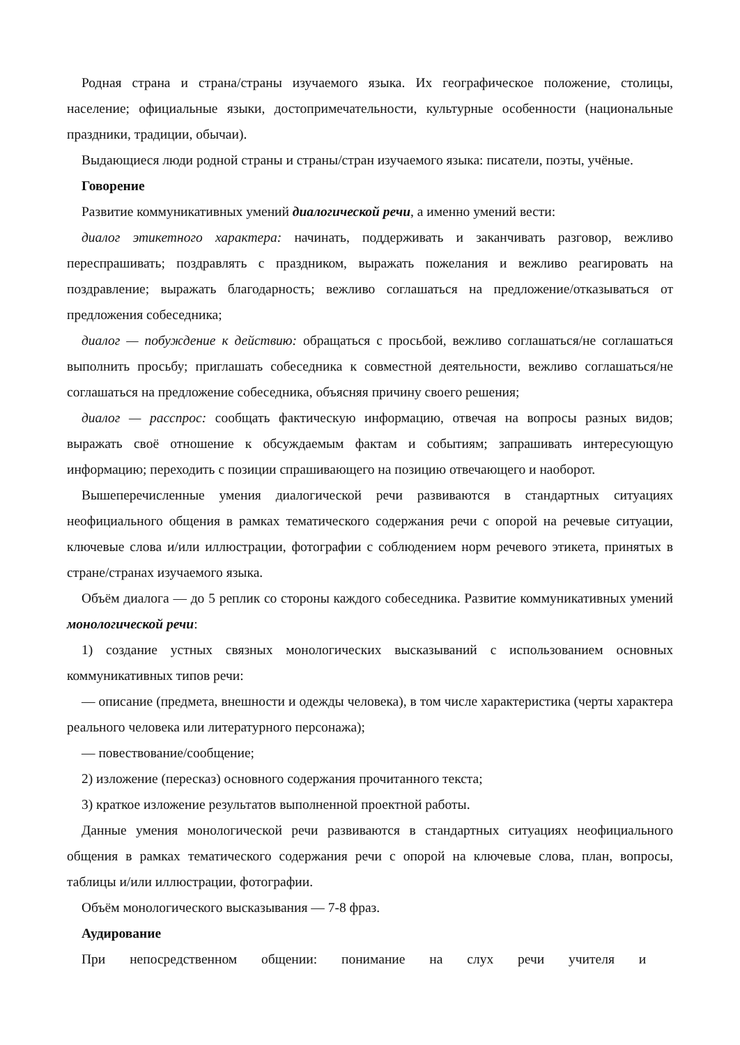Родная страна и страна/страны изучаемого языка. Их географическое положение, столицы, население; официальные языки, достопримечательности, культурные особенности (национальные праздники, традиции, обычаи).
Выдающиеся люди родной страны и страны/стран изучаемого языка: писатели, поэты, учёные.
Говорение
Развитие коммуникативных умений диалогической речи, а именно умений вести:
диалог этикетного характера: начинать, поддерживать и заканчивать разговор, вежливо переспрашивать; поздравлять с праздником, выражать пожелания и вежливо реагировать на поздравление; выражать благодарность; вежливо соглашаться на предложение/отказываться от предложения собеседника;
диалог — побуждение к действию: обращаться с просьбой, вежливо соглашаться/не соглашаться выполнить просьбу; приглашать собеседника к совместной деятельности, вежливо соглашаться/не соглашаться на предложение собеседника, объясняя причину своего решения;
диалог — расспрос: сообщать фактическую информацию, отвечая на вопросы разных видов; выражать своё отношение к обсуждаемым фактам и событиям; запрашивать интересующую информацию; переходить с позиции спрашивающего на позицию отвечающего и наоборот.
Вышеперечисленные умения диалогической речи развиваются в стандартных ситуациях неофициального общения в рамках тематического содержания речи с опорой на речевые ситуации, ключевые слова и/или иллюстрации, фотографии с соблюдением норм речевого этикета, принятых в стране/странах изучаемого языка.
Объём диалога — до 5 реплик со стороны каждого собеседника. Развитие коммуникативных умений монологической речи:
1) создание устных связных монологических высказываний с использованием основных коммуникативных типов речи:
— описание (предмета, внешности и одежды человека), в том числе характеристика (черты характера реального человека или литературного персонажа);
— повествование/сообщение;
2) изложение (пересказ) основного содержания прочитанного текста;
3) краткое изложение результатов выполненной проектной работы.
Данные умения монологической речи развиваются в стандартных ситуациях неофициального общения в рамках тематического содержания речи с опорой на ключевые слова, план, вопросы, таблицы и/или иллюстрации, фотографии.
Объём монологического высказывания — 7-8 фраз.
Аудирование
При непосредственном общении: понимание на слух речи учителя и